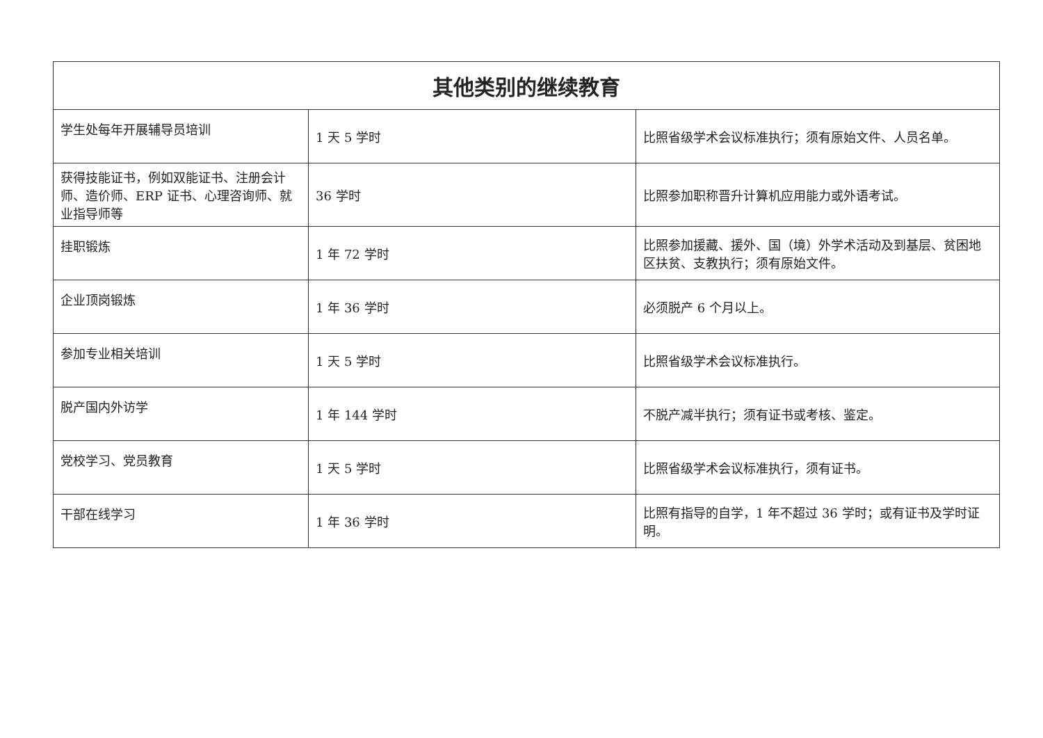| 其他类别的继续教育 | | |
| --- | --- | --- |
| 学生处每年开展辅导员培训 | 1 天 5 学时 | 比照省级学术会议标准执行；须有原始文件、人员名单。 |
| 获得技能证书，例如双能证书、注册会计师、造价师、ERP 证书、心理咨询师、就业指导师等 | 36 学时 | 比照参加职称晋升计算机应用能力或外语考试。 |
| 挂职锻炼 | 1 年 72 学时 | 比照参加援藏、援外、国（境）外学术活动及到基层、贫困地区扶贫、支教执行；须有原始文件。 |
| 企业顶岗锻炼 | 1 年 36 学时 | 必须脱产 6 个月以上。 |
| 参加专业相关培训 | 1 天 5 学时 | 比照省级学术会议标准执行。 |
| 脱产国内外访学 | 1 年 144 学时 | 不脱产减半执行；须有证书或考核、鉴定。 |
| 党校学习、党员教育 | 1 天 5 学时 | 比照省级学术会议标准执行，须有证书。 |
| 干部在线学习 | 1 年 36 学时 | 比照有指导的自学，1 年不超过 36 学时；或有证书及学时证明。 |